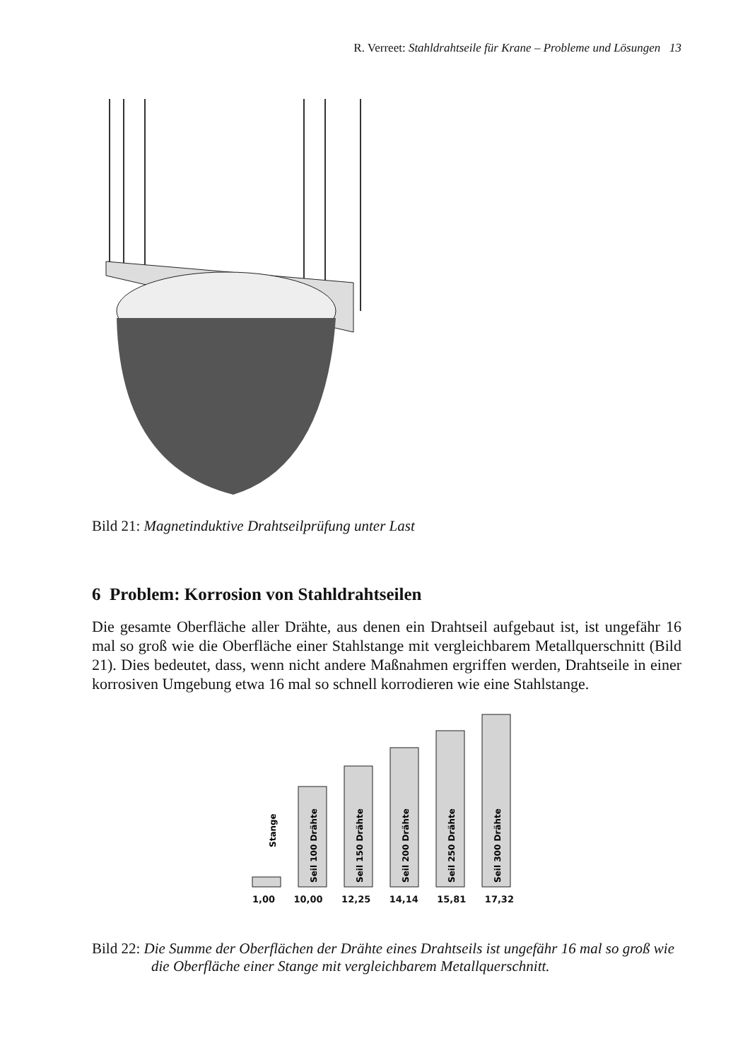R. Verreet: Stahldrahtseile für Krane – Probleme und Lösungen 13
Bild 21: Magnetinduktive Drahtseilprüfung unter Last
6 Problem: Korrosion von Stahldrahtseilen
Die gesamte Oberfläche aller Drähte, aus denen ein Drahtseil aufgebaut ist, ist ungefähr 16 mal so groß wie die Oberfläche einer Stahlstange mit vergleichbarem Metallquerschnitt (Bild 21). Dies bedeutet, dass, wenn nicht andere Maßnahmen ergriffen werden, Drahtseile in einer korrosiven Umgebung etwa 16 mal so schnell korrodieren wie eine Stahlstange.
Stange
Seil 100 Drähte
Seil 150 Drähte
Seil 200 Drähte
Seil 250 Drähte
Seil 300 Drähte
1,00 10,00 12,25 14,14 15,81 17,32
Bild 22: Die Summe der Oberflächen der Drähte eines Drahtseils ist ungefähr 16 mal so groß wie die Oberfläche einer Stange mit vergleichbarem Metallquerschnitt.